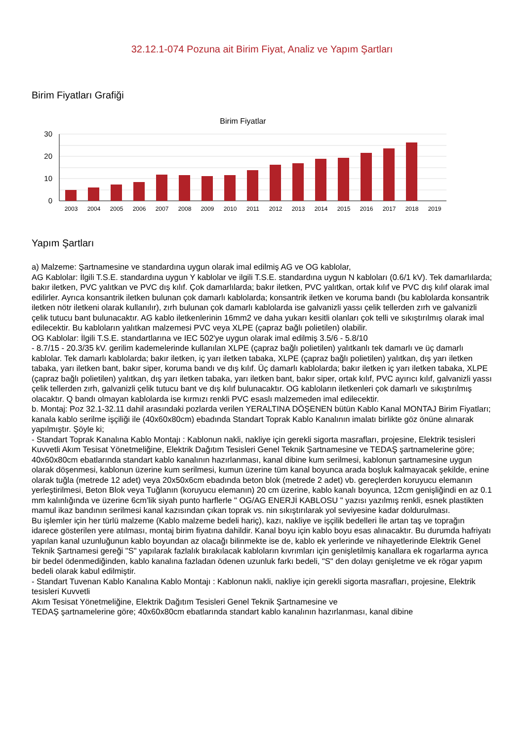32.12.1-074 Pozuna ait Birim Fiyat, Analiz ve Yapım Şartları
Birim Fiyatları Grafiği
Birim Fiyatlar
30
20
10
0
2003
2004
2005
2006
2007
2008
2009
2010
2011
2012
2013
2014
2015
2016
2017
2018
2019
Yapım Şartları
a) Malzeme: Şartnamesine ve standardına uygun olarak imal edilmiş AG ve OG kablolar,
AG Kablolar: İlgili T.S.E. standardına uygun Y kablolar ve ilgili T.S.E. standardına uygun N kabloları (0.6/1 kV). Tek damarlılarda; bakır iletken, PVC yalıtkan ve PVC dış kılıf. Çok damarlılarda; bakır iletken, PVC yalıtkan, ortak kılıf ve PVC dış kılıf olarak imal edilirler. Ayrıca konsantrik iletken bulunan çok damarlı kablolarda; konsantrik iletken ve koruma bandı (bu kablolarda konsantrik iletken nötr iletkeni olarak kullanılır), zırh bulunan çok damarlı kablolarda ise galvanizli yassı çelik tellerden zırh ve galvanizli çelik tutucu bant bulunacaktır. AG kablo iletkenlerinin 16mm2 ve daha yukarı kesitli olanları çok telli ve sıkıştırılmış olarak imal edilecektir. Bu kabloların yalıtkan malzemesi PVC veya XLPE (çapraz bağlı polietilen) olabilir.
OG Kablolar: İlgili T.S.E. standartlarına ve IEC 502'ye uygun olarak imal edilmiş 3.5/6 - 5.8/10
- 8.7/15 - 20.3/35 kV. gerilim kademelerinde kullanılan XLPE (çapraz bağlı polietilen) yalıtkanlı tek damarlı ve üç damarlı kablolar. Tek damarlı kablolarda; bakır iletken, iç yarı iletken tabaka, XLPE (çapraz bağlı polietilen) yalıtkan, dış yarı iletken tabaka, yarı iletken bant, bakır siper, koruma bandı ve dış kılıf. Üç damarlı kablolarda; bakır iletken iç yarı iletken tabaka, XLPE (çapraz bağlı polietilen) yalıtkan, dış yarı iletken tabaka, yarı iletken bant, bakır siper, ortak kılıf, PVC ayırıcı kılıf, galvanizli yassı çelik tellerden zırh, galvanizli çelik tutucu bant ve dış kılıf bulunacaktır. OG kabloların iletkenleri çok damarlı ve sıkıştırılmış olacaktır. Q bandı olmayan kablolarda ise kırmızı renkli PVC esaslı malzemeden imal edilecektir.
b. Montaj: Poz 32.1-32.11 dahil arasındaki pozlarda verilen YERALTINA DÖŞENEN bütün Kablo Kanal MONTAJ Birim Fiyatları; kanala kablo serilme işçiliği ile (40x60x80cm) ebadında Standart Toprak Kablo Kanalının imalatı birlikte göz önüne alınarak yapılmıştır. Şöyle ki;
- Standart Toprak Kanalına Kablo Montajı : Kablonun nakli, nakliye için gerekli sigorta masrafları, projesine, Elektrik tesisleri Kuvvetli Akım Tesisat Yönetmeliğine, Elektrik Dağıtım Tesisleri Genel Teknik Şartnamesine ve TEDAŞ şartnamelerine göre; 40x60x80cm ebatlarında standart kablo kanalının hazırlanması, kanal dibine kum serilmesi, kablonun şartnamesine uygun olarak döşenmesi, kablonun üzerine kum serilmesi, kumun üzerine tüm kanal boyunca arada boşluk kalmayacak şekilde, enine olarak tuğla (metrede 12 adet) veya 20x50x6cm ebadında beton blok (metrede 2 adet) vb. gereçlerden koruyucu elemanın yerleştirilmesi, Beton Blok veya Tuğlanın (koruyucu elemanın) 20 cm üzerine, kablo kanalı boyunca, 12cm genişliğindi en az 0.1 mm kalınlığında ve üzerine 6cm’lik siyah punto harflerle " OG/AG ENERJİ KABLOSU " yazısı yazılmış renkli, esnek plastikten mamul ikaz bandının serilmesi kanal kazısından çıkan toprak vs. nin sıkıştırılarak yol seviyesine kadar doldurulması.
Bu işlemler için her türlü malzeme (Kablo malzeme bedeli hariç), kazı, nakliye ve işçilik bedelleri İle artan taş ve toprağın idarece gösterilen yere atılması, montaj birim fiyatına dahildir. Kanal boyu için kablo boyu esas alınacaktır. Bu durumda hafriyatı yapılan kanal uzunluğunun kablo boyundan az olacağı bilinmekte ise de, kablo ek yerlerinde ve nihayetlerinde Elektrik Genel Teknik Şartnamesi gereği "S" yapılarak fazlalık bırakılacak kabloların kıvrımları için genişletilmiş kanallara ek rogarlarma ayrıca bir bedel ödenmediğinden, kablo kanalına fazladan ödenen uzunluk farkı bedeli, "S" den dolayı genişletme ve ek rögar yapım bedeli olarak kabul edilmiştir.
- Standart Tuvenan Kablo Kanalına Kablo Montajı : Kablonun nakli, nakliye için gerekli sigorta masrafları, projesine, Elektrik tesisleri Kuvvetli
Akım Tesisat Yönetmeliğine, Elektrik Dağıtım Tesisleri Genel Teknik Şartnamesine ve
TEDAŞ şartnamelerine göre; 40x60x80cm ebatlarında standart kablo kanalının hazırlanması, kanal dibine